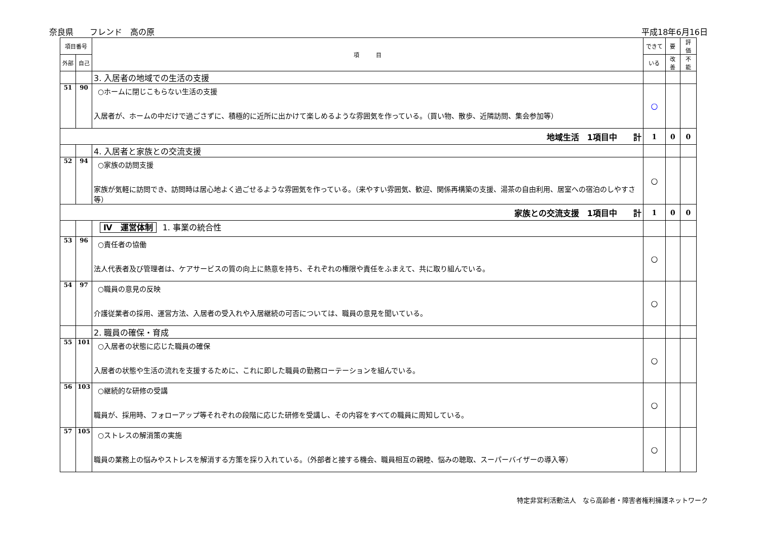奈良県　　フレンド　高の原 平成18年6月16日
| 項目番号 | | 項 目 | できて | 要 | 評 価 |
| --- | --- | --- | --- | --- | --- |
| 外部 | 自己 | | いる | 改善 | 不 能 |
| | | 3. 入居者の地域での生活の支援 | | | |
| 51 | 90 | ○ホームに閉じこもらない生活の支援 入居者が、ホームの中だけで過ごさずに、積極的に近所に出かけて楽しめるような雰囲気を作っている。（買い物、散歩、近隣訪問、集会参加等） | ○ | | |
| 地域生活 1項目中 計 | | | 1 | 0 | 0 |
| | | 4. 入居者と家族との交流支援 | | | |
| 52 | 94 | ○家族の訪問支援 家族が気軽に訪問でき、訪問時は居心地よく過ごせるような雰囲気を作っている。（来やすい雰囲気、歓迎、関係再構築の支援、湯茶の自由利用、居室への宿泊のしやすさ等） | ○ | | |
| 家族との交流支援 1項目中 計 | | | 1 | 0 | 0 |
| | | Ⅳ 運営体制 1. 事業の統合性 | | | |
| 53 | 96 | ○責任者の協働 法人代表者及び管理者は、ケアサービスの質の向上に熱意を持ち、それぞれの権限や責任をふまえて、共に取り組んでいる。 | ○ | | |
| 54 | 97 | ○職員の意見の反映 介護従業者の採用、運営方法、入居者の受入れや入居継続の可否については、職員の意見を聞いている。 | ○ | | |
| | | 2. 職員の確保・育成 | | | |
| 55 | 101 | ○入居者の状態に応じた職員の確保 入居者の状態や生活の流れを支援するために、これに即した職員の勤務ローテーションを組んでいる。 | ○ | | |
| 56 | 103 | ○継続的な研修の受講 職員が、採用時、フォローアップ等それぞれの段階に応じた研修を受講し、その内容をすべての職員に周知している。 | ○ | | |
| 57 | 105 | ○ストレスの解消策の実施 職員の業務上の悩みやストレスを解消する方策を採り入れている。（外部者と接する機会、職員相互の親睦、悩みの聴取、スーパーバイザーの導入等） | ○ | | |
特定非営利活動法人　なら高齢者・障害者権利擁護ネットワーク